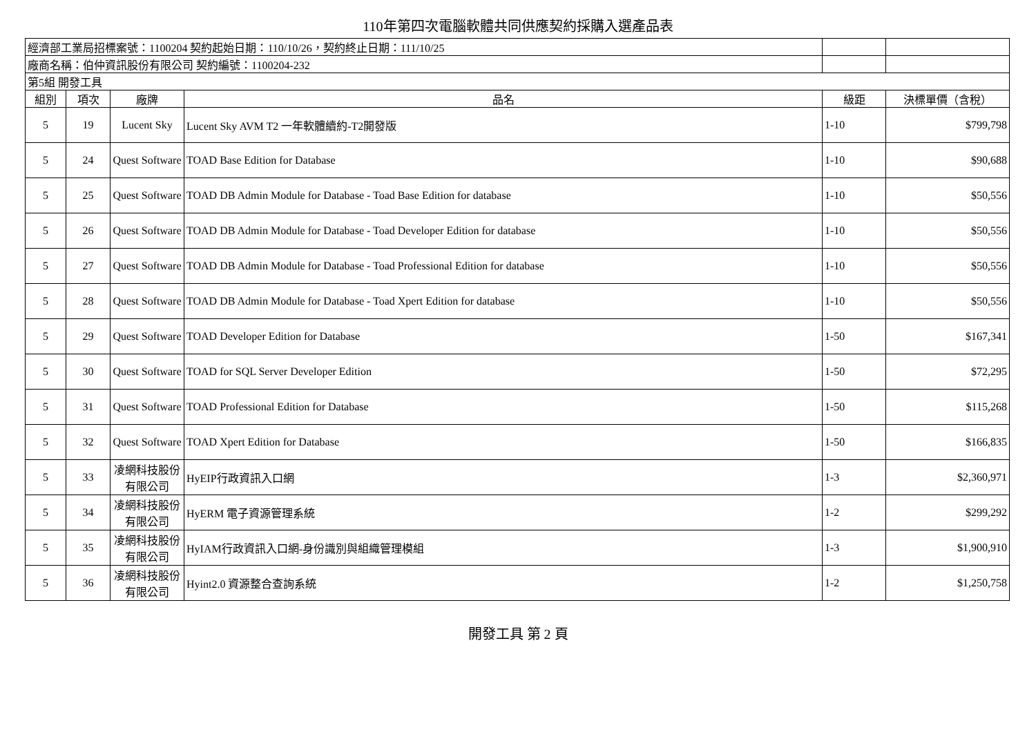110年第四次電腦軟體共同供應契約採購入選產品表
| 經濟部工業局招標案號：1100204 契約起始日期：110/10/26，契約終止日期：111/10/25 | | | | | |
| 廠商名稱：伯仲資訊股份有限公司 契約編號：1100204-232 | | | | | |
| 第5組 開發工具 | | | | | |
| 組別 | 項次 | 廠牌 | 品名 | 級距 | 決標單價（含稅） |
| 5 | 19 | Lucent Sky | Lucent Sky AVM T2 一年軟體續約-T2開發版 | 1-10 | $799,798 |
| 5 | 24 | Quest Software | TOAD Base Edition for Database | 1-10 | $90,688 |
| 5 | 25 | Quest Software | TOAD DB Admin Module for Database - Toad Base Edition for database | 1-10 | $50,556 |
| 5 | 26 | Quest Software | TOAD DB Admin Module for Database - Toad Developer Edition for database | 1-10 | $50,556 |
| 5 | 27 | Quest Software | TOAD DB Admin Module for Database - Toad Professional Edition for database | 1-10 | $50,556 |
| 5 | 28 | Quest Software | TOAD DB Admin Module for Database - Toad Xpert Edition for database | 1-10 | $50,556 |
| 5 | 29 | Quest Software | TOAD Developer Edition for Database | 1-50 | $167,341 |
| 5 | 30 | Quest Software | TOAD for SQL Server Developer Edition | 1-50 | $72,295 |
| 5 | 31 | Quest Software | TOAD Professional Edition for Database | 1-50 | $115,268 |
| 5 | 32 | Quest Software | TOAD Xpert Edition for Database | 1-50 | $166,835 |
| 5 | 33 | 凌網科技股份有限公司 | HyEIP行政資訊入口網 | 1-3 | $2,360,971 |
| 5 | 34 | 凌網科技股份有限公司 | HyERM 電子資源管理系統 | 1-2 | $299,292 |
| 5 | 35 | 凌網科技股份有限公司 | HyIAM行政資訊入口網-身份識別與組織管理模組 | 1-3 | $1,900,910 |
| 5 | 36 | 凌網科技股份有限公司 | Hyint2.0 資源整合查詢系統 | 1-2 | $1,250,758 |
開發工具 第 2 頁